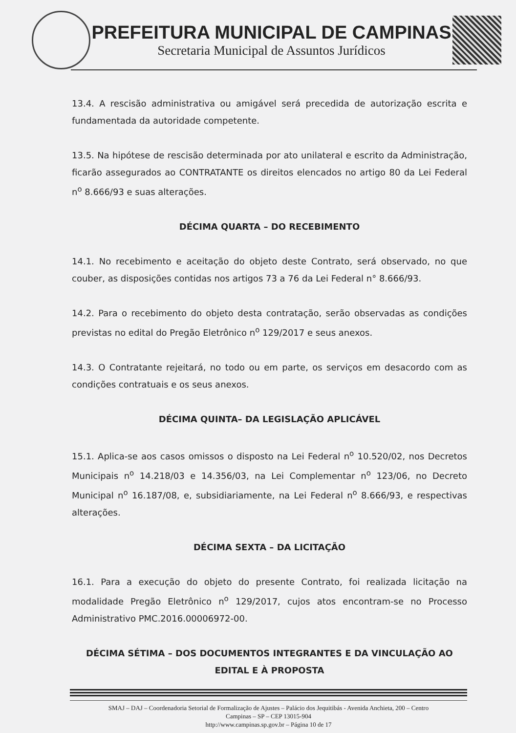PREFEITURA MUNICIPAL DE CAMPINAS
Secretaria Municipal de Assuntos Jurídicos
13.4. A rescisão administrativa ou amigável será precedida de autorização escrita e fundamentada da autoridade competente.
13.5. Na hipótese de rescisão determinada por ato unilateral e escrito da Administração, ficarão assegurados ao CONTRATANTE os direitos elencados no artigo 80 da Lei Federal n<sup>o</sup> 8.666/93 e suas alterações.
DÉCIMA QUARTA – DO RECEBIMENTO
14.1. No recebimento e aceitação do objeto deste Contrato, será observado, no que couber, as disposições contidas nos artigos 73 a 76 da Lei Federal n° 8.666/93.
14.2. Para o recebimento do objeto desta contratação, serão observadas as condições previstas no edital do Pregão Eletrônico n<sup>o</sup> 129/2017 e seus anexos.
14.3. O Contratante rejeitará, no todo ou em parte, os serviços em desacordo com as condições contratuais e os seus anexos.
DÉCIMA QUINTA– DA LEGISLAÇÃO APLICÁVEL
15.1. Aplica-se aos casos omissos o disposto na Lei Federal n<sup>o</sup> 10.520/02, nos Decretos Municipais n<sup>o</sup> 14.218/03 e 14.356/03, na Lei Complementar n<sup>o</sup> 123/06, no Decreto Municipal n<sup>o</sup> 16.187/08, e, subsidiariamente, na Lei Federal n<sup>o</sup> 8.666/93, e respectivas alterações.
DÉCIMA SEXTA – DA LICITAÇÃO
16.1. Para a execução do objeto do presente Contrato, foi realizada licitação na modalidade Pregão Eletrônico n<sup>o</sup> 129/2017, cujos atos encontram-se no Processo Administrativo PMC.2016.00006972-00.
DÉCIMA SÉTIMA – DOS DOCUMENTOS INTEGRANTES E DA VINCULAÇÃO AO EDITAL E À PROPOSTA
SMAJ – DAJ – Coordenadoria Setorial de Formalização de Ajustes – Palácio dos Jequitibás - Avenida Anchieta, 200 – Centro
Campinas – SP – CEP 13015-904
http://www.campinas.sp.gov.br – Página 10 de 17